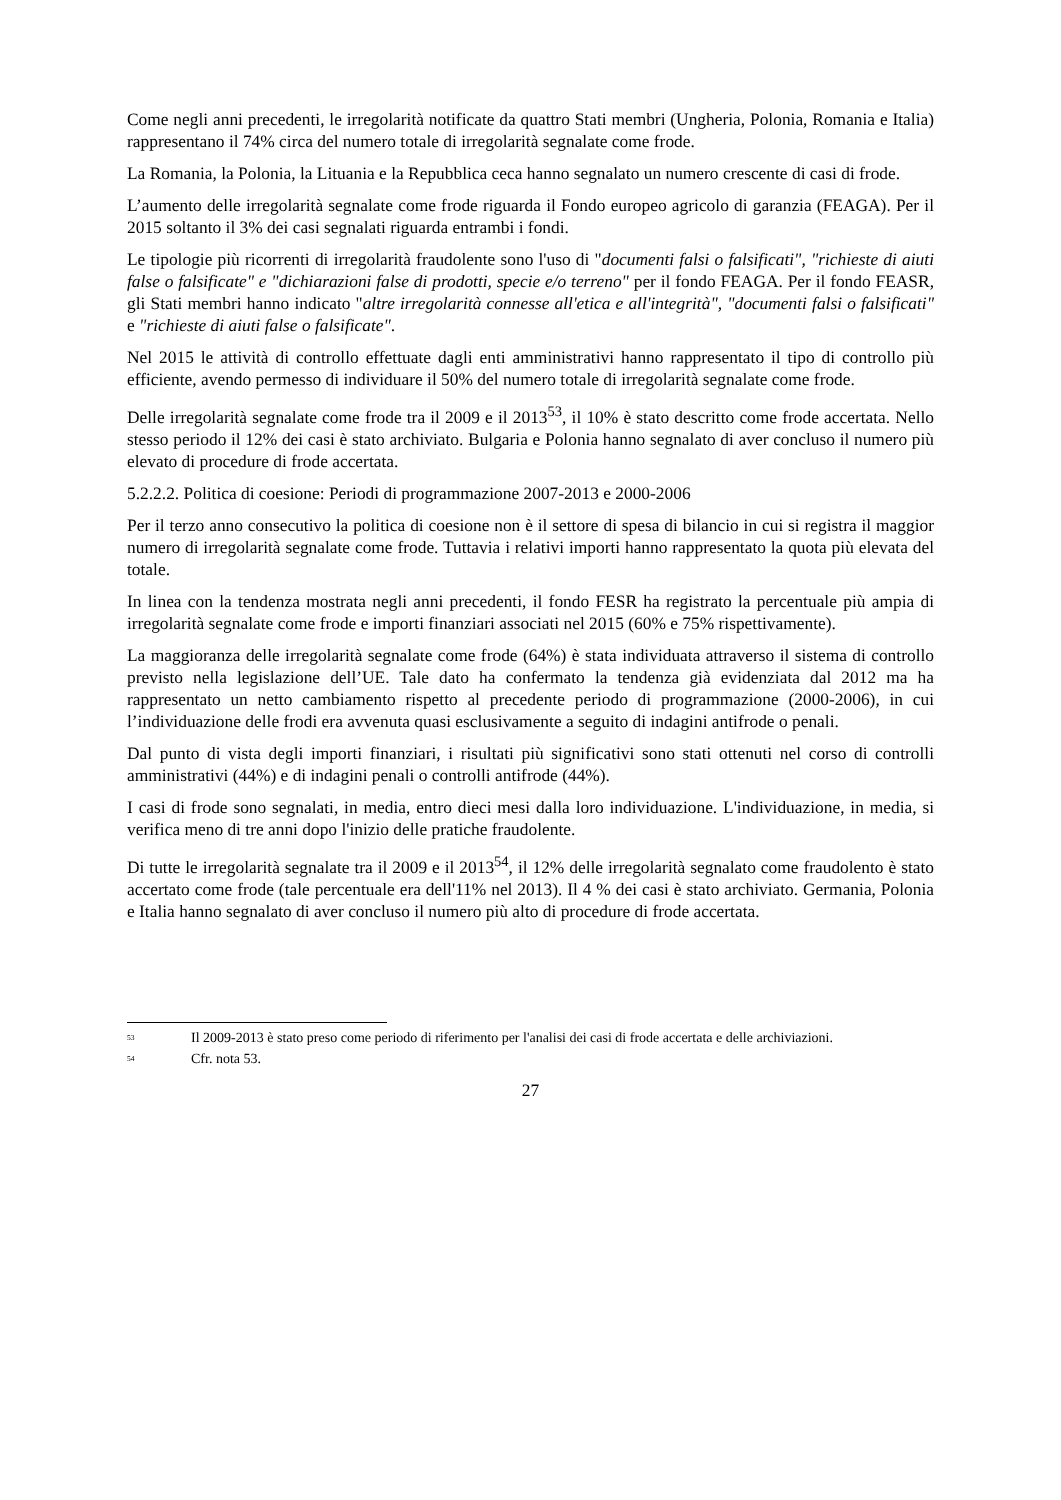Come negli anni precedenti, le irregolarità notificate da quattro Stati membri (Ungheria, Polonia, Romania e Italia) rappresentano il 74% circa del numero totale di irregolarità segnalate come frode.
La Romania, la Polonia, la Lituania e la Repubblica ceca hanno segnalato un numero crescente di casi di frode.
L’aumento delle irregolarità segnalate come frode riguarda il Fondo europeo agricolo di garanzia (FEAGA). Per il 2015 soltanto il 3% dei casi segnalati riguarda entrambi i fondi.
Le tipologie più ricorrenti di irregolarità fraudolente sono l'uso di "documenti falsi o falsificati", "richieste di aiuti false o falsificate" e "dichiarazioni false di prodotti, specie e/o terreno" per il fondo FEAGA. Per il fondo FEASR, gli Stati membri hanno indicato "altre irregolarità connesse all'etica e all'integrità", "documenti falsi o falsificati" e "richieste di aiuti false o falsificate".
Nel 2015 le attività di controllo effettuate dagli enti amministrativi hanno rappresentato il tipo di controllo più efficiente, avendo permesso di individuare il 50% del numero totale di irregolarità segnalate come frode.
Delle irregolarità segnalate come frode tra il 2009 e il 2013<sup>53</sup>, il 10% è stato descritto come frode accertata. Nello stesso periodo il 12% dei casi è stato archiviato. Bulgaria e Polonia hanno segnalato di aver concluso il numero più elevato di procedure di frode accertata.
5.2.2.2. Politica di coesione: Periodi di programmazione 2007-2013 e 2000-2006
Per il terzo anno consecutivo la politica di coesione non è il settore di spesa di bilancio in cui si registra il maggior numero di irregolarità segnalate come frode. Tuttavia i relativi importi hanno rappresentato la quota più elevata del totale.
In linea con la tendenza mostrata negli anni precedenti, il fondo FESR ha registrato la percentuale più ampia di irregolarità segnalate come frode e importi finanziari associati nel 2015 (60% e 75% rispettivamente).
La maggioranza delle irregolarità segnalate come frode (64%) è stata individuata attraverso il sistema di controllo previsto nella legislazione dell’UE. Tale dato ha confermato la tendenza già evidenziata dal 2012 ma ha rappresentato un netto cambiamento rispetto al precedente periodo di programmazione (2000-2006), in cui l’individuazione delle frodi era avvenuta quasi esclusivamente a seguito di indagini antifrode o penali.
Dal punto di vista degli importi finanziari, i risultati più significativi sono stati ottenuti nel corso di controlli amministrativi (44%) e di indagini penali o controlli antifrode (44%).
I casi di frode sono segnalati, in media, entro dieci mesi dalla loro individuazione. L'individuazione, in media, si verifica meno di tre anni dopo l'inizio delle pratiche fraudolente.
Di tutte le irregolarità segnalate tra il 2009 e il 2013<sup>54</sup>, il 12% delle irregolarità segnalato come fraudolento è stato accertato come frode (tale percentuale era dell'11% nel 2013). Il 4 % dei casi è stato archiviato. Germania, Polonia e Italia hanno segnalato di aver concluso il numero più alto di procedure di frode accertata.
<sup>53</sup> Il 2009-2013 è stato preso come periodo di riferimento per l'analisi dei casi di frode accertata e delle archiviazioni.
<sup>54</sup> Cfr. nota 53.
27